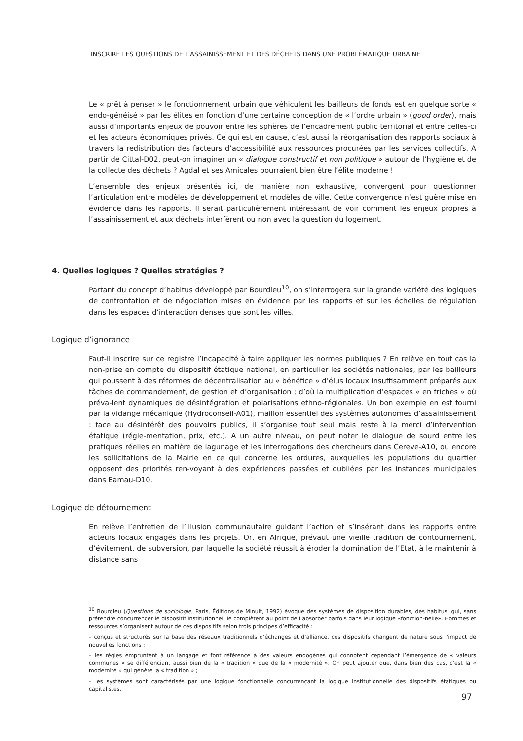INSCRIRE LES QUESTIONS DE L'ASSAINISSEMENT ET DES DÉCHETS DANS UNE PROBLÉMATIQUE URBAINE
Le « prêt à penser » le fonctionnement urbain que véhiculent les bailleurs de fonds est en quelque sorte « endo-généisé » par les élites en fonction d’une certaine conception de « l’ordre urbain » (good order), mais aussi d’importants enjeux de pouvoir entre les sphères de l’encadrement public territorial et entre celles-ci et les acteurs économiques privés. Ce qui est en cause, c’est aussi la réorganisation des rapports sociaux à travers la redistribution des facteurs d’accessibilité aux ressources procurées par les services collectifs. A partir de Cittal-D02, peut-on imaginer un « dialogue constructif et non politique » autour de l’hygiène et de la collecte des déchets ? Agdal et ses Amicales pourraient bien être l’élite moderne !
L’ensemble des enjeux présentés ici, de manière non exhaustive, convergent pour questionner l’articulation entre modèles de développement et modèles de ville. Cette convergence n’est guère mise en évidence dans les rapports. Il serait particulièrement intéressant de voir comment les enjeux propres à l’assainissement et aux déchets interfèrent ou non avec la question du logement.
4. Quelles logiques ? Quelles stratégies ?
Partant du concept d’habitus développé par Bourdieu<sup>10</sup>, on s’interrogera sur la grande variété des logiques de confrontation et de négociation mises en évidence par les rapports et sur les échelles de régulation dans les espaces d’interaction denses que sont les villes.
Logique d’ignorance
Faut-il inscrire sur ce registre l’incapacité à faire appliquer les normes publiques ? En relève en tout cas la non-prise en compte du dispositif étatique national, en particulier les sociétés nationales, par les bailleurs qui poussent à des réformes de décentralisation au « bénéfice » d’élus locaux insuffisamment préparés aux tâches de commandement, de gestion et d’organisation ; d’où la multiplication d’espaces « en friches » où préva-lent dynamiques de désintégration et polarisations ethno-régionales. Un bon exemple en est fourni par la vidange mécanique (Hydroconseil-A01), maillon essentiel des systèmes autonomes d’assainissement : face au désintérêt des pouvoirs publics, il s’organise tout seul mais reste à la merci d’intervention étatique (régle-mentation, prix, etc.). A un autre niveau, on peut noter le dialogue de sourd entre les pratiques réelles en matière de lagunage et les interrogations des chercheurs dans Cereve-A10, ou encore les sollicitations de la Mairie en ce qui concerne les ordures, auxquelles les populations du quartier opposent des priorités ren-voyant à des expériences passées et oubliées par les instances municipales dans Eamau-D10.
Logique de détournement
En relève l’entretien de l’illusion communautaire guidant l’action et s’insérant dans les rapports entre acteurs locaux engagés dans les projets. Or, en Afrique, prévaut une vieille tradition de contournement, d’évitement, de subversion, par laquelle la société réussit à éroder la domination de l’Etat, à le maintenir à distance sans
<sup>10</sup> Bourdieu (Questions de sociologie, Paris, Éditions de Minuit, 1992) évoque des systèmes de disposition durables, des habitus, qui, sans prétendre concurrencer le dispositif institutionnel, le complètent au point de l’absorber parfois dans leur logique «fonction-nelle». Hommes et ressources s’organisent autour de ces dispositifs selon trois principes d’efficacité :
– conçus et structurés sur la base des réseaux traditionnels d’échanges et d’alliance, ces dispositifs changent de nature sous l’impact de nouvelles fonctions ;
– les règles empruntent à un langage et font référence à des valeurs endogènes qui connotent cependant l’émergence de « valeurs communes » se différenciant aussi bien de la « tradition » que de la « modernité ». On peut ajouter que, dans bien des cas, c’est la « modernité » qui génère la « tradition » ;
– les systèmes sont caractérisés par une logique fonctionnelle concurrençant la logique institutionnelle des dispositifs étatiques ou capitalistes.
97